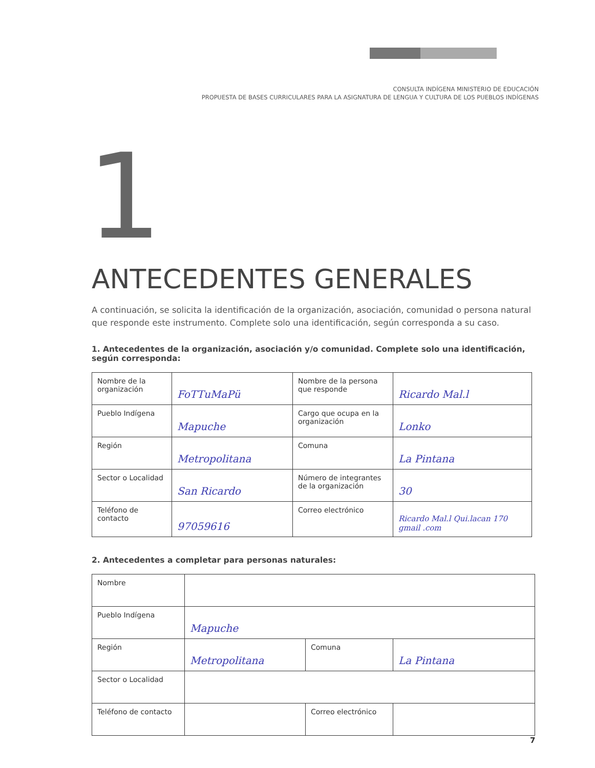CONSULTA INDÍGENA MINISTERIO DE EDUCACIÓN
PROPUESTA DE BASES CURRICULARES PARA LA ASIGNATURA DE LENGUA Y CULTURA DE LOS PUEBLOS INDÍGENAS
1
ANTECEDENTES GENERALES
A continuación, se solicita la identificación de la organización, asociación, comunidad o persona natural que responde este instrumento. Complete solo una identificación, según corresponda a su caso.
1. Antecedentes de la organización, asociación y/o comunidad. Complete solo una identificación, según corresponda:
| Nombre de la organización | FoTTuMaPü | Nombre de la persona que responde | Ricardo Mal.l |
| Pueblo Indígena | Mapuche | Cargo que ocupa en la organización | Lonko |
| Región | Metropolitana | Comuna | La Pintana |
| Sector o Localidad | San Ricardo | Número de integrantes de la organización | 30 |
| Teléfono de contacto | 97059616 | Correo electrónico | Ricardo Mal.l Qui.lacan 170 gmail .com |
2. Antecedentes a completar para personas naturales:
| Nombre | | | |
| Pueblo Indígena | Mapuche | | |
| Región | Metropolitana | Comuna | La Pintana |
| Sector o Localidad | | | |
| Teléfono de contacto | | Correo electrónico | |
7